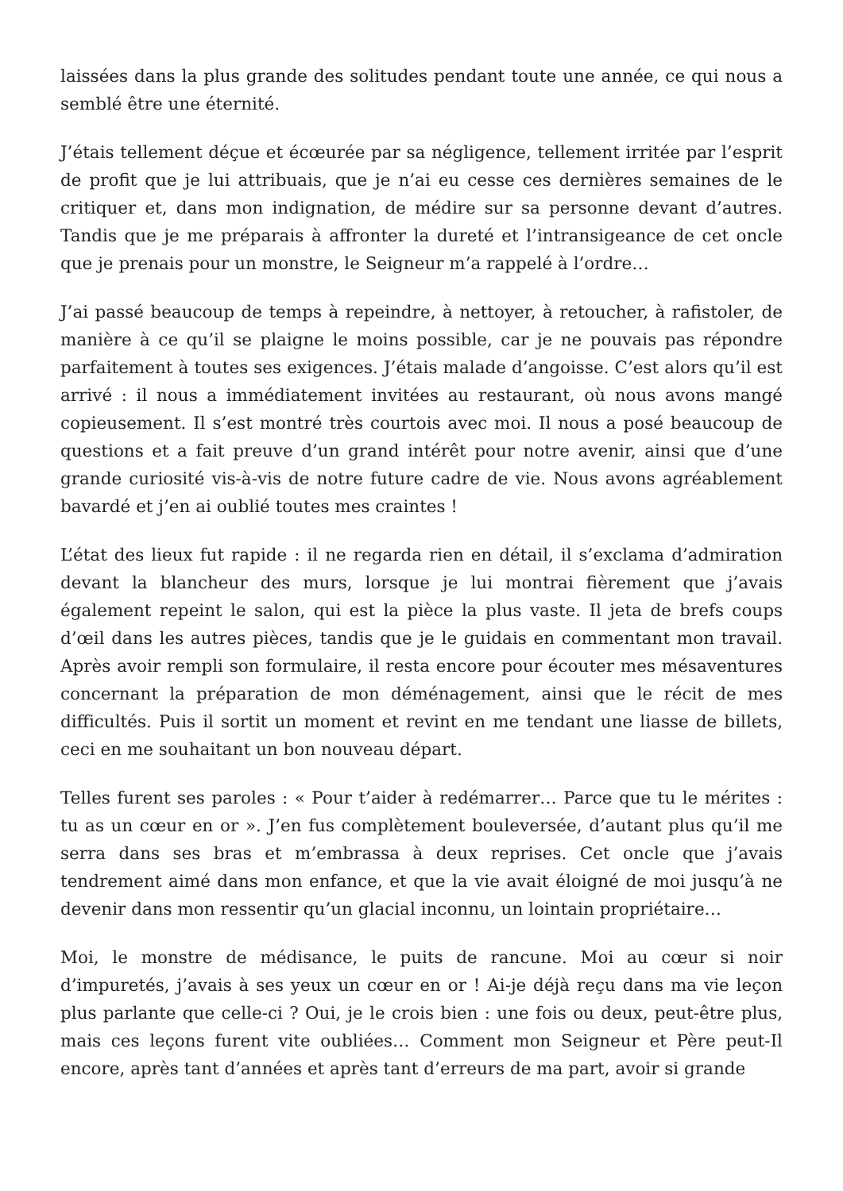laissées dans la plus grande des solitudes pendant toute une année, ce qui nous a semblé être une éternité.
J’étais tellement déçue et écœurée par sa négligence, tellement irritée par l’esprit de profit que je lui attribuais, que je n’ai eu cesse ces dernières semaines de le critiquer et, dans mon indignation, de médire sur sa personne devant d’autres. Tandis que je me préparais à affronter la dureté et l’intransigeance de cet oncle que je prenais pour un monstre, le Seigneur m’a rappelé à l’ordre…
J’ai passé beaucoup de temps à repeindre, à nettoyer, à retoucher, à rafistoler, de manière à ce qu’il se plaigne le moins possible, car je ne pouvais pas répondre parfaitement à toutes ses exigences. J’étais malade d’angoisse. C’est alors qu’il est arrivé : il nous a immédiatement invitées au restaurant, où nous avons mangé copieusement. Il s’est montré très courtois avec moi. Il nous a posé beaucoup de questions et a fait preuve d’un grand intérêt pour notre avenir, ainsi que d’une grande curiosité vis-à-vis de notre future cadre de vie. Nous avons agréablement bavardé et j’en ai oublié toutes mes craintes !
L’état des lieux fut rapide : il ne regarda rien en détail, il s’exclama d’admiration devant la blancheur des murs, lorsque je lui montrai fièrement que j’avais également repeint le salon, qui est la pièce la plus vaste. Il jeta de brefs coups d’œil dans les autres pièces, tandis que je le guidais en commentant mon travail. Après avoir rempli son formulaire, il resta encore pour écouter mes mésaventures concernant la préparation de mon déménagement, ainsi que le récit de mes difficultés. Puis il sortit un moment et revint en me tendant une liasse de billets, ceci en me souhaitant un bon nouveau départ.
Telles furent ses paroles : « Pour t’aider à redémarrer… Parce que tu le mérites : tu as un cœur en or ». J’en fus complètement bouleversée, d’autant plus qu’il me serra dans ses bras et m’embrassa à deux reprises. Cet oncle que j’avais tendrement aimé dans mon enfance, et que la vie avait éloigné de moi jusqu’à ne devenir dans mon ressentir qu’un glacial inconnu, un lointain propriétaire…
Moi, le monstre de médisance, le puits de rancune. Moi au cœur si noir d’impuretés, j’avais à ses yeux un cœur en or ! Ai-je déjà reçu dans ma vie leçon plus parlante que celle-ci ? Oui, je le crois bien : une fois ou deux, peut-être plus, mais ces leçons furent vite oubliées… Comment mon Seigneur et Père peut-Il encore, après tant d’années et après tant d’erreurs de ma part, avoir si grande